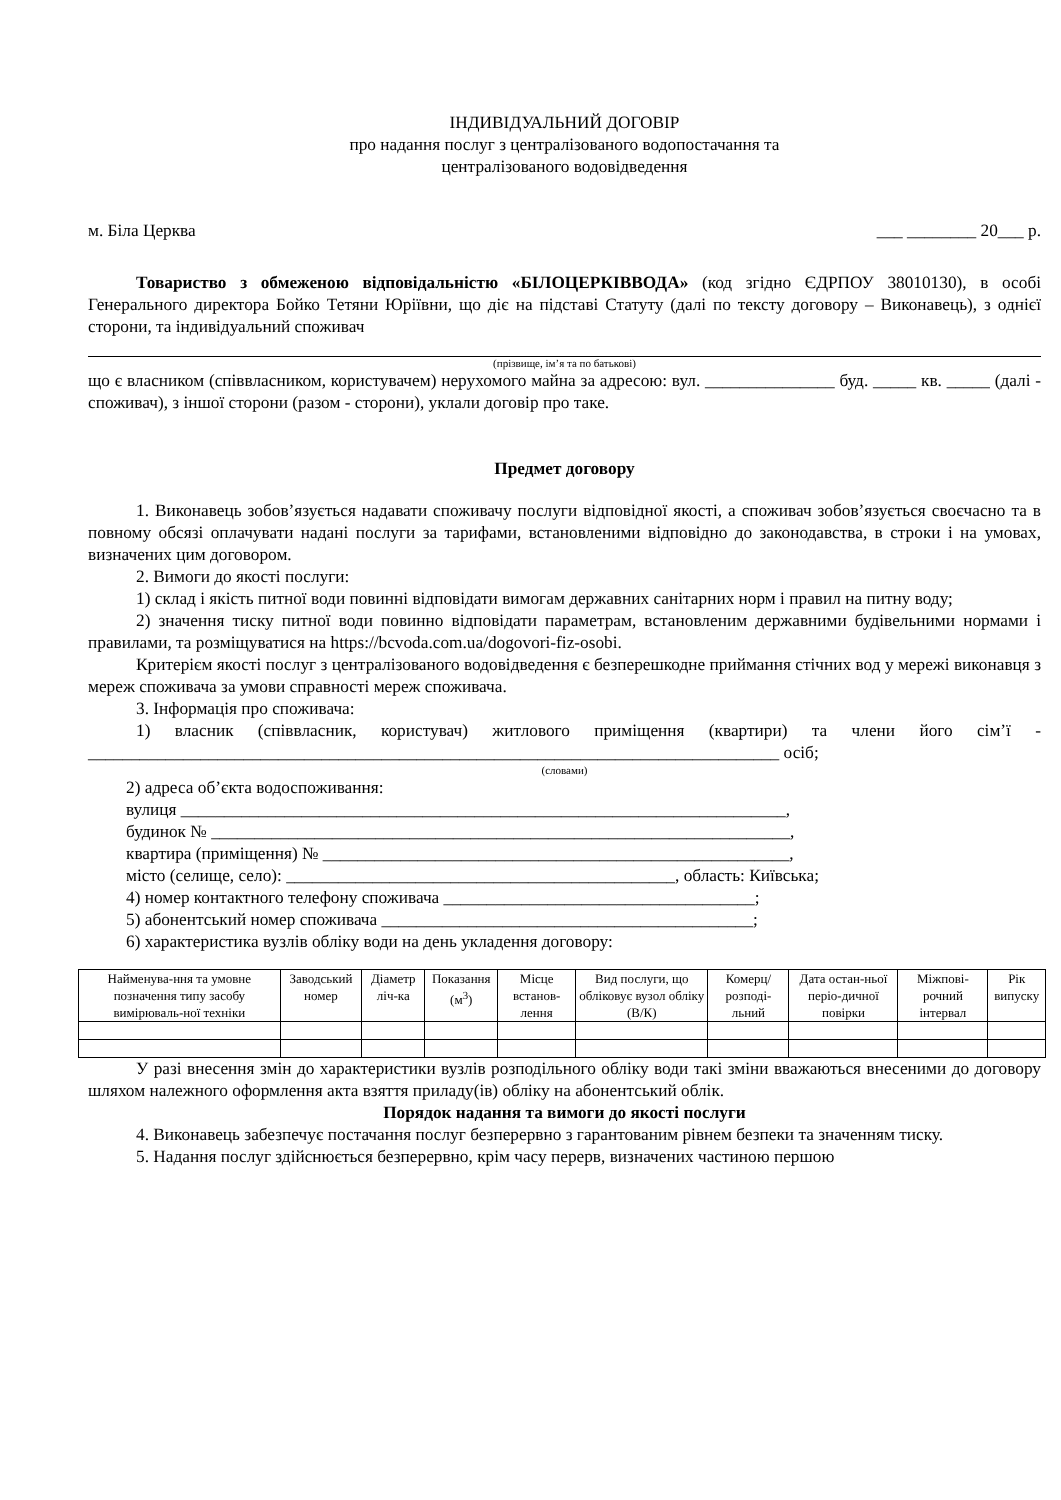ІНДИВІДУАЛЬНИЙ ДОГОВІР
про надання послуг з централізованого водопостачання та
централізованого водовідведення
м. Біла Церква ___ ________ 20___ р.
Товариство з обмеженою відповідальністю «БІЛОЦЕРКІВВОДА» (код згідно ЄДРПОУ 38010130), в особі Генерального директора Бойко Тетяни Юріївни, що діє на підставі Статуту (далі по тексту договору – Виконавець), з однієї сторони, та індивідуальний споживач
(прізвище, ім’я та по батькові)
що є власником (співвласником, користувачем) нерухомого майна за адресою: вул. _______________ буд. _____ кв. _____ (далі - споживач), з іншої сторони (разом - сторони), уклали договір про таке.
Предмет договору
1. Виконавець зобов’язується надавати споживачу послуги відповідної якості, а споживач зобов’язується своєчасно та в повному обсязі оплачувати надані послуги за тарифами, встановленими відповідно до законодавства, в строки і на умовах, визначених цим договором.
2. Вимоги до якості послуги:
1) склад і якість питної води повинні відповідати вимогам державних санітарних норм і правил на питну воду;
2) значення тиску питної води повинно відповідати параметрам, встановленим державними будівельними нормами і правилами, та розміщуватися на https://bcvoda.com.ua/dogovori-fiz-osobi.
Критерієм якості послуг з централізованого водовідведення є безперешкодне приймання стічних вод у мережі виконавця з мереж споживача за умови справності мереж споживача.
3. Інформація про споживача:
1) власник (співвласник, користувач) житлового приміщення (квартири) та члени його сім’ї - ________________________________________________________________________________ осіб;
(словами)
2) адреса об’єкта водоспоживання:
вулиця ______________________________________________________________________,
будинок № ___________________________________________________________________,
квартира (приміщення) № ______________________________________________________,
місто (селище, село): _____________________________________________, область: Київська;
4) номер контактного телефону споживача ____________________________________;
5) абонентський номер споживача ___________________________________________;
6) характеристика вузлів обліку води на день укладення договору:
| Найменува-ння та умовне позначення типу засобу вимірюваль-ної техніки | Заводський номер | Діаметр ліч-ка | Показання (м<sup>3</sup>) | Місце встанов-лення | Вид послуги, що обліковує вузол обліку (В/К) | Комерц/ розподі-льний | Дата остан-ньої періо-дичної повірки | Міжпові-рочний інтервал | Рік випуску |
| --- | --- | --- | --- | --- | --- | --- | --- | --- | --- |
У разі внесення змін до характеристики вузлів розподільного обліку води такі зміни вважаються внесеними до договору шляхом належного оформлення акта взяття приладу(ів) обліку на абонентський облік.
Порядок надання та вимоги до якості послуги
4. Виконавець забезпечує постачання послуг безперервно з гарантованим рівнем безпеки та значенням тиску.
5. Надання послуг здійснюється безперервно, крім часу перерв, визначених частиною першою